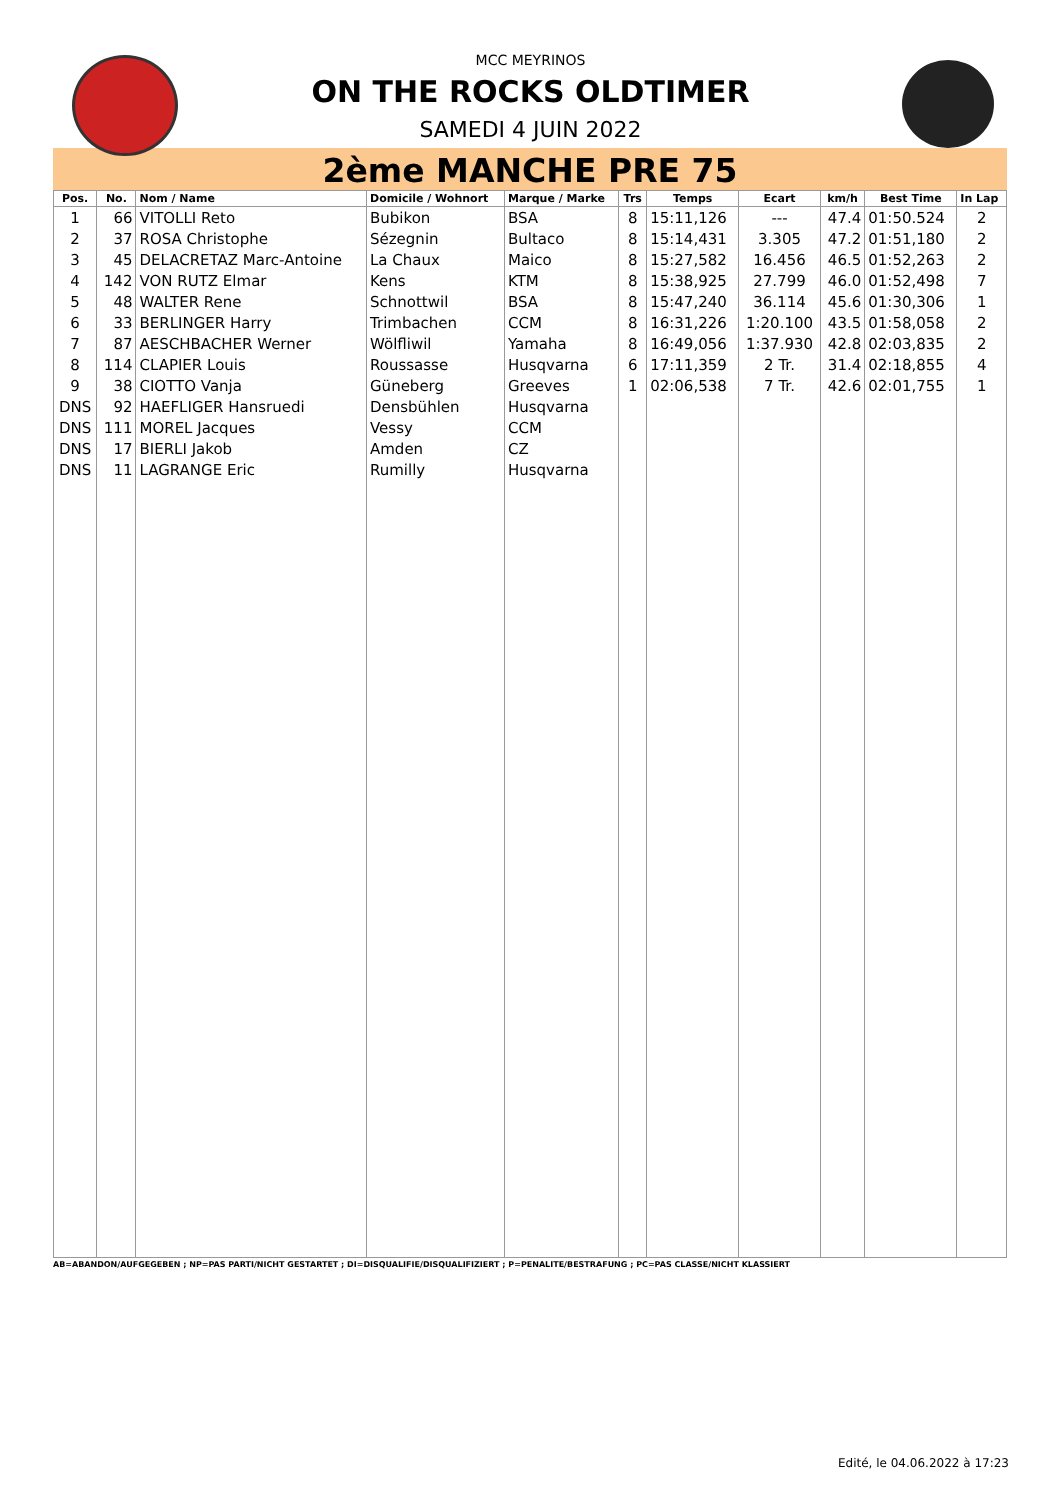MCC MEYRINOS
ON THE ROCKS OLDTIMER
SAMEDI 4 JUIN 2022
2ème MANCHE PRE 75
| Pos. | No. | Nom / Name | Domicile / Wohnort | Marque / Marke | Trs | Temps | Ecart | km/h | Best Time | In Lap |
| --- | --- | --- | --- | --- | --- | --- | --- | --- | --- | --- |
| 1 | 66 | VITOLLI Reto | Bubikon | BSA | 8 | 15:11,126 | --- | 47.4 | 01:50.524 | 2 |
| 2 | 37 | ROSA Christophe | Sézegnin | Bultaco | 8 | 15:14,431 | 3.305 | 47.2 | 01:51,180 | 2 |
| 3 | 45 | DELACRETAZ Marc-Antoine | La Chaux | Maico | 8 | 15:27,582 | 16.456 | 46.5 | 01:52,263 | 2 |
| 4 | 142 | VON RUTZ Elmar | Kens | KTM | 8 | 15:38,925 | 27.799 | 46.0 | 01:52,498 | 7 |
| 5 | 48 | WALTER Rene | Schnottwil | BSA | 8 | 15:47,240 | 36.114 | 45.6 | 01:30,306 | 1 |
| 6 | 33 | BERLINGER Harry | Trimbachen | CCM | 8 | 16:31,226 | 1:20.100 | 43.5 | 01:58,058 | 2 |
| 7 | 87 | AESCHBACHER Werner | Wölfliwil | Yamaha | 8 | 16:49,056 | 1:37.930 | 42.8 | 02:03,835 | 2 |
| 8 | 114 | CLAPIER Louis | Roussasse | Husqvarna | 6 | 17:11,359 | 2 Tr. | 31.4 | 02:18,855 | 4 |
| 9 | 38 | CIOTTO Vanja | Güneberg | Greeves | 1 | 02:06,538 | 7 Tr. | 42.6 | 02:01,755 | 1 |
| DNS | 92 | HAEFLIGER Hansruedi | Densbühlen | Husqvarna | | | | | | |
| DNS | 111 | MOREL Jacques | Vessy | CCM | | | | | | |
| DNS | 17 | BIERLI Jakob | Amden | CZ | | | | | | |
| DNS | 11 | LAGRANGE Eric | Rumilly | Husqvarna | | | | | | |
AB=ABANDON/AUFGEGEBEN ; NP=PAS PARTI/NICHT GESTARTET ; DI=DISQUALIFIE/DISQUALIFIZIERT ; P=PENALITE/BESTRAFUNG ; PC=PAS CLASSE/NICHT KLASSIERT
Edité, le 04.06.2022 à 17:23